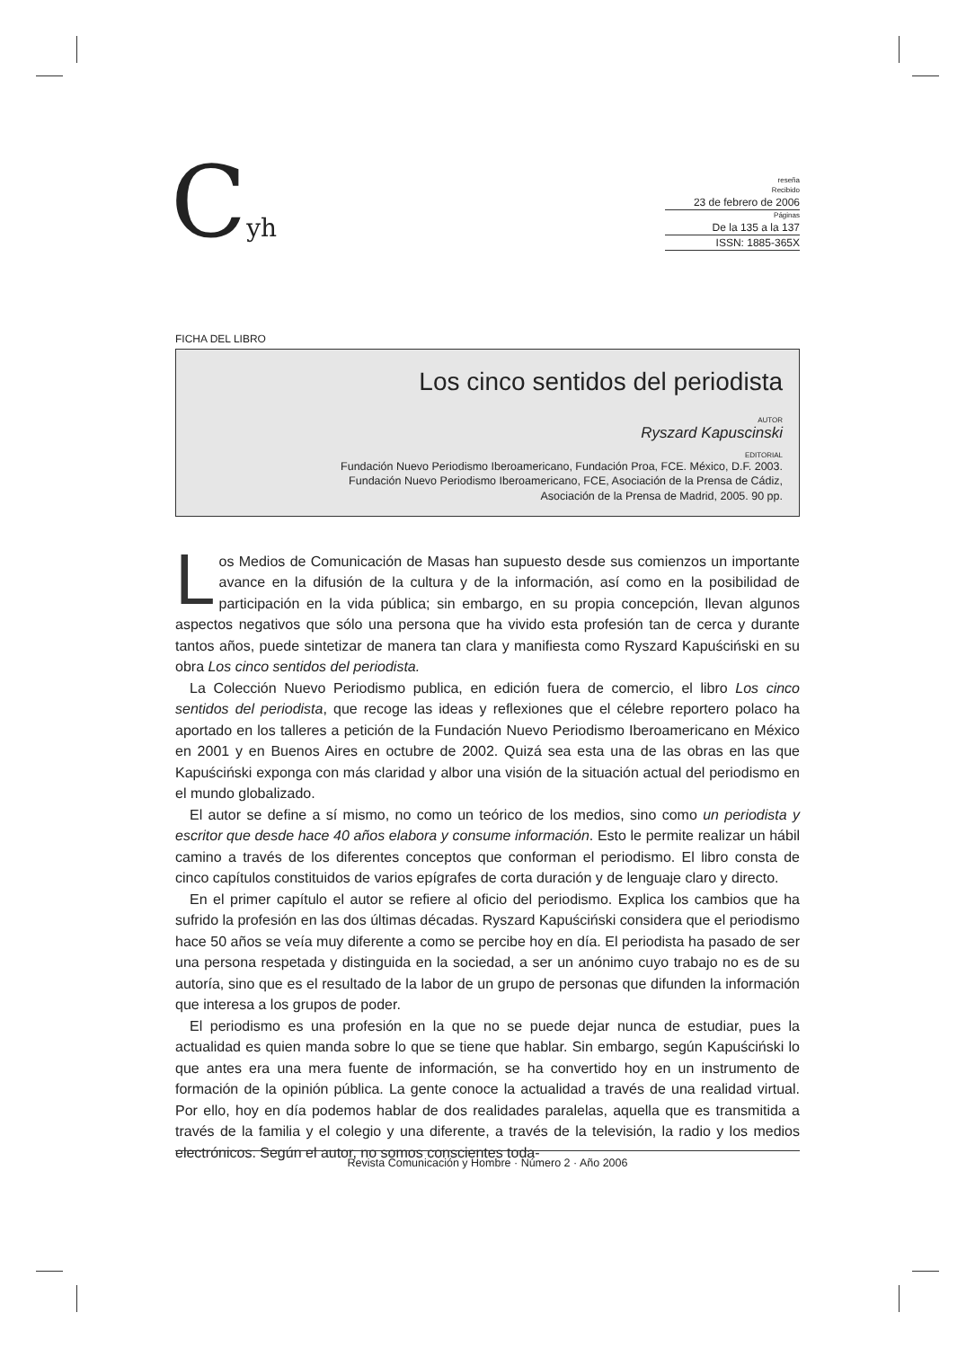Cyh
reseña
Recibido
23 de febrero de 2006
Páginas
De la 135 a la 137
ISSN: 1885-365X
FICHA DEL LIBRO
Los cinco sentidos del periodista
AUTOR
Ryszard Kapuscinski
EDITORIAL
Fundación Nuevo Periodismo Iberoamericano, Fundación Proa, FCE. México, D.F. 2003.
Fundación Nuevo Periodismo Iberoamericano, FCE, Asociación de la Prensa de Cádiz,
Asociación de la Prensa de Madrid, 2005. 90 pp.
Los Medios de Comunicación de Masas han supuesto desde sus comienzos un importante avance en la difusión de la cultura y de la información, así como en la posibilidad de participación en la vida pública; sin embargo, en su propia concepción, llevan algunos aspectos negativos que sólo una persona que ha vivido esta profesión tan de cerca y durante tantos años, puede sintetizar de manera tan clara y manifiesta como Ryszard Kapuściński en su obra Los cinco sentidos del periodista.
La Colección Nuevo Periodismo publica, en edición fuera de comercio, el libro Los cinco sentidos del periodista, que recoge las ideas y reflexiones que el célebre reportero polaco ha aportado en los talleres a petición de la Fundación Nuevo Periodismo Iberoamericano en México en 2001 y en Buenos Aires en octubre de 2002. Quizá sea esta una de las obras en las que Kapuściński exponga con más claridad y albor una visión de la situación actual del periodismo en el mundo globalizado.
El autor se define a sí mismo, no como un teórico de los medios, sino como un periodista y escritor que desde hace 40 años elabora y consume información. Esto le permite realizar un hábil camino a través de los diferentes conceptos que conforman el periodismo. El libro consta de cinco capítulos constituidos de varios epígrafes de corta duración y de lenguaje claro y directo.
En el primer capítulo el autor se refiere al oficio del periodismo. Explica los cambios que ha sufrido la profesión en las dos últimas décadas. Ryszard Kapuściński considera que el periodismo hace 50 años se veía muy diferente a como se percibe hoy en día. El periodista ha pasado de ser una persona respetada y distinguida en la sociedad, a ser un anónimo cuyo trabajo no es de su autoría, sino que es el resultado de la labor de un grupo de personas que difunden la información que interesa a los grupos de poder.
El periodismo es una profesión en la que no se puede dejar nunca de estudiar, pues la actualidad es quien manda sobre lo que se tiene que hablar. Sin embargo, según Kapuściński lo que antes era una mera fuente de información, se ha convertido hoy en un instrumento de formación de la opinión pública. La gente conoce la actualidad a través de una realidad virtual. Por ello, hoy en día podemos hablar de dos realidades paralelas, aquella que es transmitida a través de la familia y el colegio y una diferente, a través de la televisión, la radio y los medios electrónicos. Según el autor, no somos conscientes toda-
Revista Comunicación y Hombre · Número 2 · Año 2006